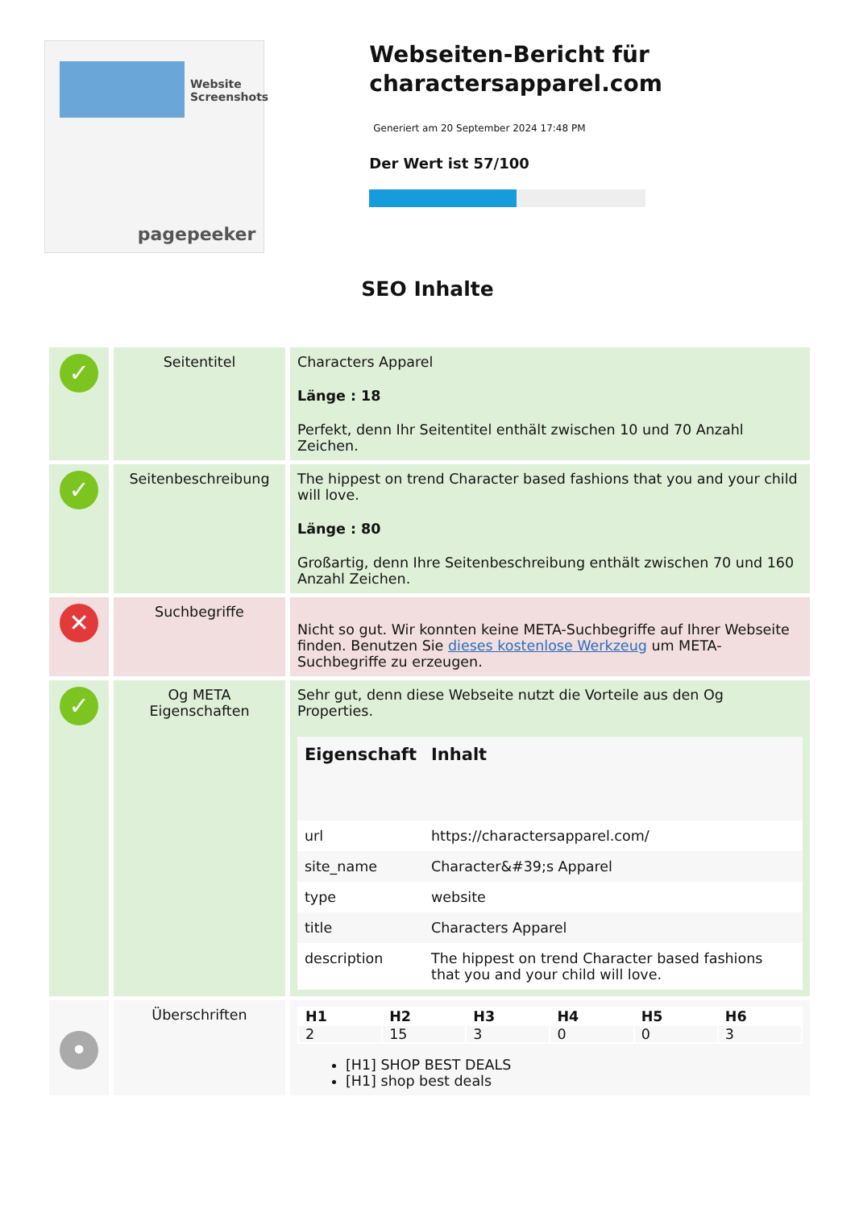Website Screenshots
pagepeeker
Webseiten-Bericht für charactersapparel.com
Generiert am 20 September 2024 17:48 PM
Der Wert ist 57/100
SEO Inhalte
| ✓ | Seitentitel | Characters Apparel Länge : 18 Perfekt, denn Ihr Seitentitel enthält zwischen 10 und 70 Anzahl Zeichen. |
| ✓ | Seitenbeschreibung | The hippest on trend Character based fashions that you and your child will love. Länge : 80 Großartig, denn Ihre Seitenbeschreibung enthält zwischen 70 und 160 Anzahl Zeichen. |
| ✕ | Suchbegriffe | Nicht so gut. Wir konnten keine META-Suchbegriffe auf Ihrer Webseite finden. Benutzen Sie dieses kostenlose Werkzeug um META-Suchbegriffe zu erzeugen. |
| ✓ | Og META Eigenschaften | Sehr gut, denn diese Webseite nutzt die Vorteile aus den Og Properties. / Eigenschaft / Inhalt / / --- / --- / / url / https://charactersapparel.com/ / / site_name / Character&#39;s Apparel / / type / website / / title / Characters Apparel / / description / The hippest on trend Character based fashions that you and your child will love. / |
| • | Überschriften | / H1 / H2 / H3 / H4 / H5 / H6 / / --- / --- / --- / --- / --- / --- / / 2 / 15 / 3 / 0 / 0 / 3 / [H1] SHOP BEST DEALS [H1] shop best deals |